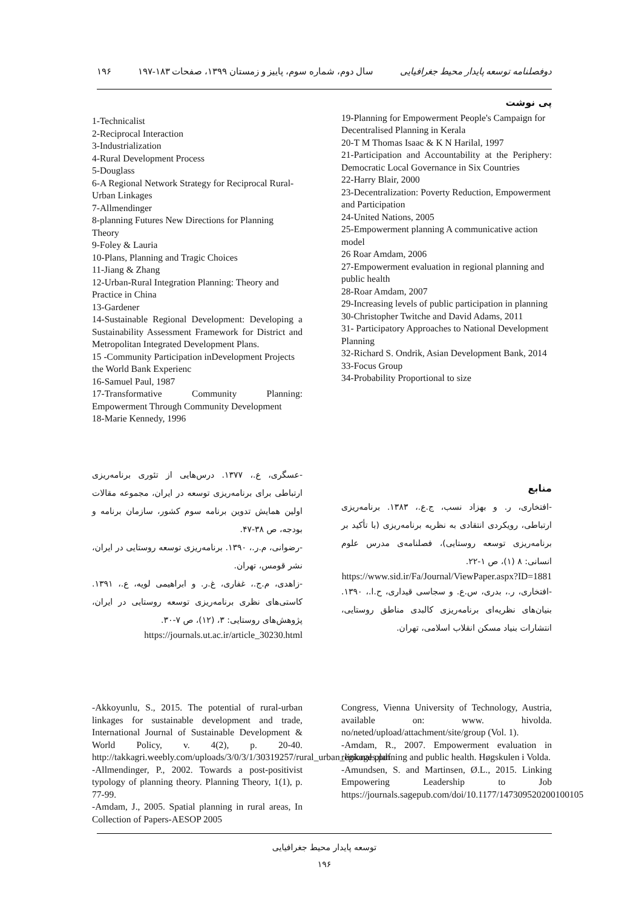دوفصلنامه توسعه پایدار محیط جغرافیایی سال دوم، شماره سوم، پاییز و زمستان ۱۳۹۹، صفحات ۱۸۳-۱۹۷ ۱۹۶
پی نوشت
19-Planning for Empowerment People's Campaign for Decentralised Planning in Kerala
20-T M Thomas Isaac & K N Harilal, 1997
21-Participation and Accountability at the Periphery: Democratic Local Governance in Six Countries
22-Harry Blair, 2000
23-Decentralization: Poverty Reduction, Empowerment and Participation
24-United Nations, 2005
25-Empowerment planning A communicative action model
26 Roar Amdam, 2006
27-Empowerment evaluation in regional planning and public health
28-Roar Amdam, 2007
29-Increasing levels of public participation in planning
30-Christopher Twitche and David Adams, 2011
31- Participatory Approaches to National Development Planning
32-Richard S. Ondrik, Asian Development Bank, 2014
33-Focus Group
34-Probability Proportional to size
1-Technicalist
2-Reciprocal Interaction
3-Industrialization
4-Rural Development Process
5-Douglass
6-A Regional Network Strategy for Reciprocal Rural-Urban Linkages
7-Allmendinger
8-planning Futures New Directions for Planning Theory
9-Foley & Lauria
10-Plans, Planning and Tragic Choices
11-Jiang & Zhang
12-Urban-Rural Integration Planning: Theory and Practice in China
13-Gardener
14-Sustainable Regional Development: Developing a Sustainability Assessment Framework for District and Metropolitan Integrated Development Plans.
15 -Community Participation inDevelopment Projects the World Bank Experienc
16-Samuel Paul, 1987
17-Transformative Community Planning: Empowerment Through Community Development
18-Marie Kennedy, 1996
منابع
-افتخاری، ر. و بهزاد نسب، ج.ع.، ۱۳۸۳. برنامه‌ریزی ارتباطی، رویکردی انتقادی به نظریه برنامه‌ریزی (با تأکید بر برنامه‌ریزی توسعه روستایی)، فصلنامه‌ی مدرس علوم انسانی: ۸ (۱)، ص ۱-۲۲.
https://www.sid.ir/Fa/Journal/ViewPaper.aspx?ID=1881
-افتخاری، ر.، بدری، س.ع. و سجاسی قیداری، ح.ا.، ۱۳۹۰. بنیان‌های نظریه‌ای برنامه‌ریزی کالبدی مناطق روستایی، انتشارات بنیاد مسکن انقلاب اسلامی، تهران.
-عسگری، ع.، ۱۳۷۷. درس‌هایی از تئوری برنامه‌ریزی ارتباطی برای برنامه‌ریزی توسعه در ایران، مجموعه مقالات اولین همایش تدوین برنامه سوم کشور، سازمان برنامه و بودجه، ص ۳۸-۴۷.
-رضوانی، م.ر.، ۱۳۹۰. برنامه‌ریزی توسعه روستایی در ایران، نشر قومس، تهران.
-زاهدی، م.ج.، غفاری، غ.ر. و ابراهیمی لویه، ع.، ۱۳۹۱. کاستی‌های نظری برنامه‌ریزی توسعه روستایی در ایران، پژوهش‌های روستایی: ۳، (۱۲)، ص ۷-۳۰.
https://journals.ut.ac.ir/article_30230.html
Congress, Vienna University of Technology, Austria, available on: www. hivolda. no/neted/upload/attachment/site/group (Vol. 1).
-Amdam, R., 2007. Empowerment evaluation in regional planning and public health. Høgskulen i Volda.
-Amundsen, S. and Martinsen, Ø.L., 2015. Linking Empowering Leadership to Job https://journals.sagepub.com/doi/10.1177/147309520200100105
-Akkoyunlu, S., 2015. The potential of rural-urban linkages for sustainable development and trade, International Journal of Sustainable Development & World Policy, v. 4(2), p. 20-40. http://takkagri.weebly.com/uploads/3/0/3/1/30319257/rural_urban_linkages.pdf
-Allmendinger, P., 2002. Towards a post-positivist typology of planning theory. Planning Theory, 1(1), p. 77-99.
-Amdam, J., 2005. Spatial planning in rural areas, In Collection of Papers-AESOP 2005
توسعه پایدار محیط جغرافیایی
۱۹۶